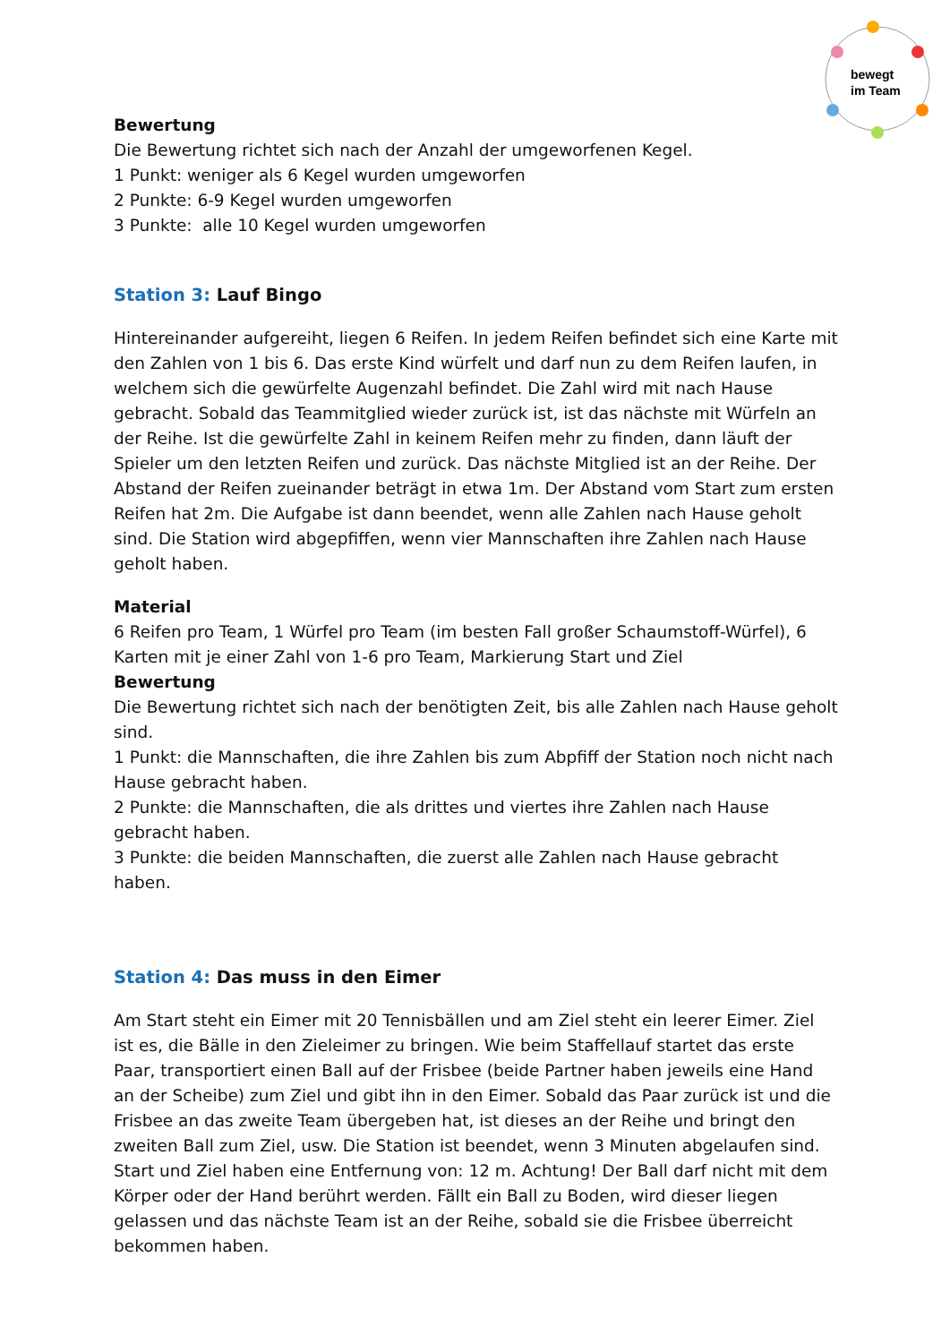bewegt
im Team
Bewertung
Die Bewertung richtet sich nach der Anzahl der umgeworfenen Kegel.
1 Punkt: weniger als 6 Kegel wurden umgeworfen
2 Punkte: 6-9 Kegel wurden umgeworfen
3 Punkte: alle 10 Kegel wurden umgeworfen
Station 3: Lauf Bingo
Hintereinander aufgereiht, liegen 6 Reifen. In jedem Reifen befindet sich eine Karte mit den Zahlen von 1 bis 6. Das erste Kind würfelt und darf nun zu dem Reifen laufen, in welchem sich die gewürfelte Augenzahl befindet. Die Zahl wird mit nach Hause gebracht. Sobald das Teammitglied wieder zurück ist, ist das nächste mit Würfeln an der Reihe. Ist die gewürfelte Zahl in keinem Reifen mehr zu finden, dann läuft der Spieler um den letzten Reifen und zurück. Das nächste Mitglied ist an der Reihe. Der Abstand der Reifen zueinander beträgt in etwa 1m. Der Abstand vom Start zum ersten Reifen hat 2m. Die Aufgabe ist dann beendet, wenn alle Zahlen nach Hause geholt sind. Die Station wird abgepfiffen, wenn vier Mannschaften ihre Zahlen nach Hause geholt haben.
Material
6 Reifen pro Team, 1 Würfel pro Team (im besten Fall großer Schaumstoff-Würfel), 6 Karten mit je einer Zahl von 1-6 pro Team, Markierung Start und Ziel
Bewertung
Die Bewertung richtet sich nach der benötigten Zeit, bis alle Zahlen nach Hause geholt sind.
1 Punkt: die Mannschaften, die ihre Zahlen bis zum Abpfiff der Station noch nicht nach Hause gebracht haben.
2 Punkte: die Mannschaften, die als drittes und viertes ihre Zahlen nach Hause gebracht haben.
3 Punkte: die beiden Mannschaften, die zuerst alle Zahlen nach Hause gebracht haben.
Station 4: Das muss in den Eimer
Am Start steht ein Eimer mit 20 Tennisbällen und am Ziel steht ein leerer Eimer. Ziel ist es, die Bälle in den Zieleimer zu bringen. Wie beim Staffellauf startet das erste Paar, transportiert einen Ball auf der Frisbee (beide Partner haben jeweils eine Hand an der Scheibe) zum Ziel und gibt ihn in den Eimer. Sobald das Paar zurück ist und die Frisbee an das zweite Team übergeben hat, ist dieses an der Reihe und bringt den zweiten Ball zum Ziel, usw. Die Station ist beendet, wenn 3 Minuten abgelaufen sind. Start und Ziel haben eine Entfernung von: 12 m. Achtung! Der Ball darf nicht mit dem Körper oder der Hand berührt werden. Fällt ein Ball zu Boden, wird dieser liegen gelassen und das nächste Team ist an der Reihe, sobald sie die Frisbee überreicht bekommen haben.